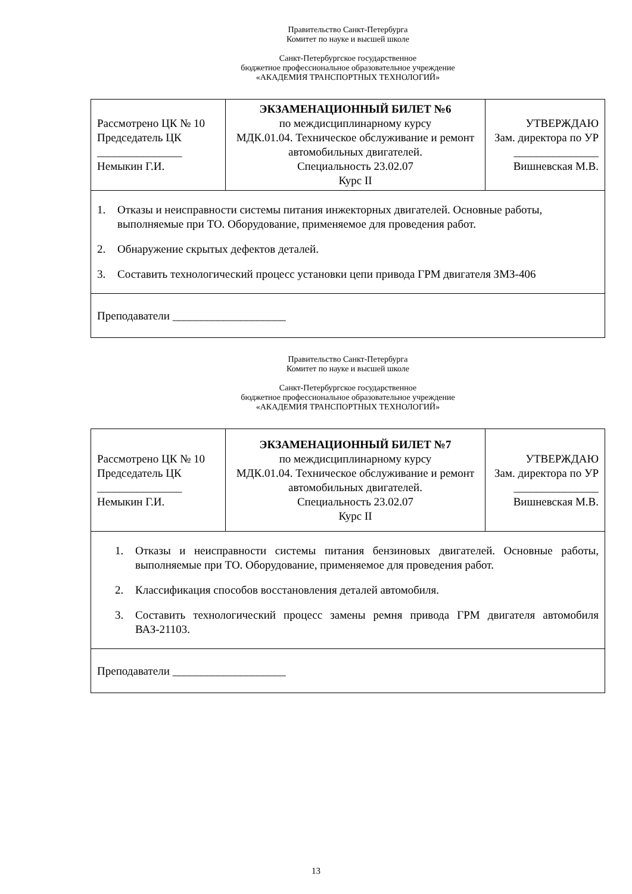Правительство Санкт-Петербурга
Комитет по науке и высшей школе
Санкт-Петербургское государственное
бюджетное профессиональное образовательное учреждение
«АКАДЕМИЯ ТРАНСПОРТНЫХ ТЕХНОЛОГИЙ»
| Рассмотрено ЦК № 10 Председатель ЦК _______________ Немыкин Г.И. | ЭКЗАМЕНАЦИОННЫЙ БИЛЕТ №6 по междисциплинарному курсу МДК.01.04. Техническое обслуживание и ремонт автомобильных двигателей. Специальность 23.02.07 Курс II | УТВЕРЖДАЮ Зам. директора по УР _______________ Вишневская М.В. |
| 1. Отказы и неисправности системы питания инжекторных двигателей. Основные работы, выполняемые при ТО. Оборудование, применяемое для проведения работ. 2. Обнаружение скрытых дефектов деталей. 3. Составить технологический процесс установки цепи привода ГРМ двигателя ЗМЗ-406 | | |
| Преподаватели ____________________ | | |
Правительство Санкт-Петербурга
Комитет по науке и высшей школе
Санкт-Петербургское государственное
бюджетное профессиональное образовательное учреждение
«АКАДЕМИЯ ТРАНСПОРТНЫХ ТЕХНОЛОГИЙ»
| Рассмотрено ЦК № 10 Председатель ЦК _______________ Немыкин Г.И. | ЭКЗАМЕНАЦИОННЫЙ БИЛЕТ №7 по междисциплинарному курсу МДК.01.04. Техническое обслуживание и ремонт автомобильных двигателей. Специальность 23.02.07 Курс II | УТВЕРЖДАЮ Зам. директора по УР _______________ Вишневская М.В. |
| 1. Отказы и неисправности системы питания бензиновых двигателей. Основные работы, выполняемые при ТО. Оборудование, применяемое для проведения работ. 2. Классификация способов восстановления деталей автомобиля. 3. Составить технологический процесс замены ремня привода ГРМ двигателя автомобиля ВАЗ-21103. | | |
| Преподаватели ____________________ | | |
13